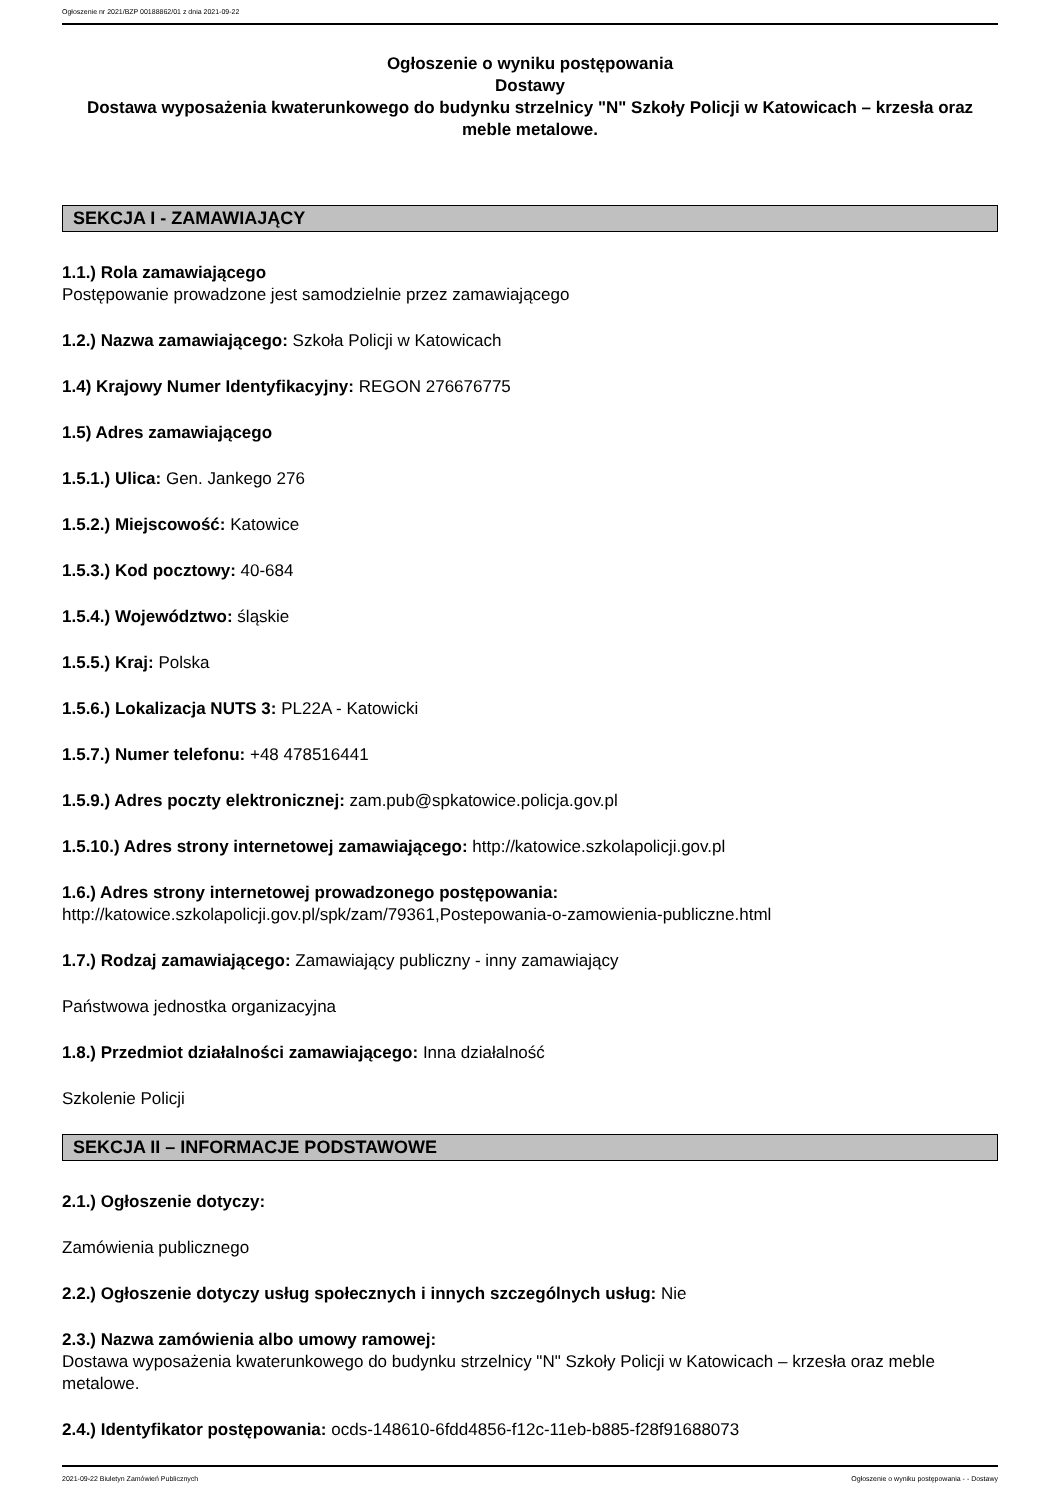Ogłoszenie nr 2021/BZP 00188862/01 z dnia 2021-09-22
Ogłoszenie o wyniku postępowania
Dostawy
Dostawa wyposażenia kwaterunkowego do budynku strzelnicy "N" Szkoły Policji w Katowicach – krzesła oraz meble metalowe.
SEKCJA I - ZAMAWIAJĄCY
1.1.) Rola zamawiającego
Postępowanie prowadzone jest samodzielnie przez zamawiającego
1.2.) Nazwa zamawiającego: Szkoła Policji w Katowicach
1.4) Krajowy Numer Identyfikacyjny: REGON 276676775
1.5) Adres zamawiającego
1.5.1.) Ulica: Gen. Jankego 276
1.5.2.) Miejscowość: Katowice
1.5.3.) Kod pocztowy: 40-684
1.5.4.) Województwo: śląskie
1.5.5.) Kraj: Polska
1.5.6.) Lokalizacja NUTS 3: PL22A - Katowicki
1.5.7.) Numer telefonu: +48 478516441
1.5.9.) Adres poczty elektronicznej: zam.pub@spkatowice.policja.gov.pl
1.5.10.) Adres strony internetowej zamawiającego: http://katowice.szkolapolicji.gov.pl
1.6.) Adres strony internetowej prowadzonego postępowania:
http://katowice.szkolapolicji.gov.pl/spk/zam/79361,Postepowania-o-zamowienia-publiczne.html
1.7.) Rodzaj zamawiającego: Zamawiający publiczny - inny zamawiający
Państwowa jednostka organizacyjna
1.8.) Przedmiot działalności zamawiającego: Inna działalność
Szkolenie Policji
SEKCJA II – INFORMACJE PODSTAWOWE
2.1.) Ogłoszenie dotyczy:
Zamówienia publicznego
2.2.) Ogłoszenie dotyczy usług społecznych i innych szczególnych usług: Nie
2.3.) Nazwa zamówienia albo umowy ramowej:
Dostawa wyposażenia kwaterunkowego do budynku strzelnicy "N" Szkoły Policji w Katowicach – krzesła oraz meble metalowe.
2.4.) Identyfikator postępowania: ocds-148610-6fdd4856-f12c-11eb-b885-f28f91688073
2021-09-22 Biuletyn Zamówień Publicznych Ogłoszenie o wyniku postępowania - - Dostawy